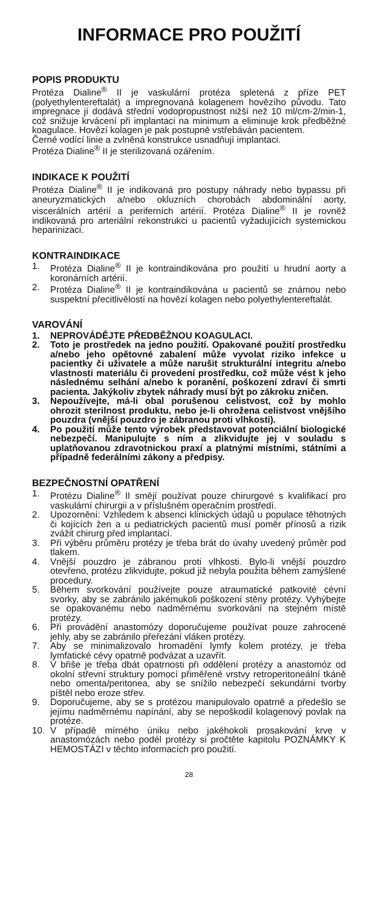INFORMACE PRO POUŽITÍ
POPIS PRODUKTU
Protéza Dialine<sup>®</sup> II je vaskulární protéza spletená z příze PET (polyethylentereftalát) a impregnovaná kolagenem hovězího původu. Tato impregnace jí dodává střední vodopropustnost nižší než 10 ml/cm-2/min-1, což snižuje krvácení při implantaci na minimum a eliminuje krok předběžné koagulace. Hovězí kolagen je pak postupně vstřebáván pacientem.
Černé vodící linie a zvlněná konstrukce usnadňují implantaci.
Protéza Dialine<sup>®</sup> II je sterilizovaná ozářením.
INDIKACE K POUŽITÍ
Protéza Dialine<sup>®</sup> II je indikovaná pro postupy náhrady nebo bypassu při aneuryzmatických a/nebo okluzních chorobách abdominální aorty, viscerálních artérií a periferních artérií. Protéza Dialine<sup>®</sup> II je rovněž indikovaná pro arteriální rekonstrukci u pacientů vyžadujících systemickou heparinizaci.
KONTRAINDIKACE
1. Protéza Dialine<sup>®</sup> II je kontraindikována pro použití u hrudní aorty a koronárních artérií.
2. Protéza Dialine<sup>®</sup> II je kontraindikována u pacientů se známou nebo suspektní přecitlivělostí na hovězí kolagen nebo polyethylentereftalát.
VAROVÁNÍ
1. NEPROVÁDĚJTE PŘEDBĚŽNOU KOAGULACI.
2. Toto je prostředek na jedno použití. Opakované použití prostředku a/nebo jeho opětovné zabalení může vyvolat riziko infekce u pacientky či uživatele a může narušit strukturální integritu a/nebo vlastnosti materiálu či provedení prostředku, což může vést k jeho následnému selhání a/nebo k poranění, poškození zdraví či smrti pacienta. Jakýkoliv zbytek náhrady musí být po zákroku zničen.
3. Nepoužívejte, má-li obal porušenou celistvost, což by mohlo ohrozit sterilnost produktu, nebo je-li ohrožena celistvost vnějšího pouzdra (vnější pouzdro je zábranou proti vlhkosti).
4. Po použití může tento výrobek představovat potenciální biologické nebezpečí. Manipulujte s ním a zlikvidujte jej v souladu s uplatňovanou zdravotnickou praxí a platnými místními, státními a případně federálními zákony a předpisy.
BEZPEČNOSTNÍ OPATŘENÍ
1. Protézu Dialine<sup>®</sup> II smějí používat pouze chirurgové s kvalifikací pro vaskulární chirurgii a v příslušném operačním prostředí.
2. Upozornění: Vzhledem k absenci klinických údajů u populace těhotných či kojících žen a u pediatrických pacientů musí poměr přínosů a rizik zvážit chirurg před implantací.
3. Při výběru průměru protézy je třeba brát do úvahy uvedený průměr pod tlakem.
4. Vnější pouzdro je zábranou proti vlhkosti. Bylo-li vnější pouzdro otevřeno, protézu zlikvidujte, pokud již nebyla použita během zamýšlené procedury.
5. Během svorkování používejte pouze atraumatické patkovité cévní svorky, aby se zabránilo jakémukoli poškození stěny protézy. Vyhýbejte se opakovanému nebo nadměrnému svorkování na stejném místě protézy.
6. Při provádění anastomózy doporučujeme používat pouze zahrocené jehly, aby se zabránilo přeřezání vláken protézy.
7. Aby se minimalizovalo hromadění lymfy kolem protézy, je třeba lymfatické cévy opatrně podvázat a uzavřít.
8. V břiše je třeba dbát opatrnosti při oddělení protézy a anastomóz od okolní střevní struktury pomocí přiměřené vrstvy retroperitoneální tkáně nebo omenta/peritonea, aby se snížilo nebezpečí sekundární tvorby píštěl nebo eroze střev.
9. Doporučujeme, aby se s protézou manipulovalo opatrně a předešlo se jejímu nadměrnému napínání, aby se nepoškodil kolagenový povlak na protéze.
10. V případě mírného úniku nebo jakéhokoli prosakování krve v anastomózách nebo podél protézy si pročtěte kapitolu POZNÁMKY K HEMOSTÁZI v těchto informacích pro použití.
28